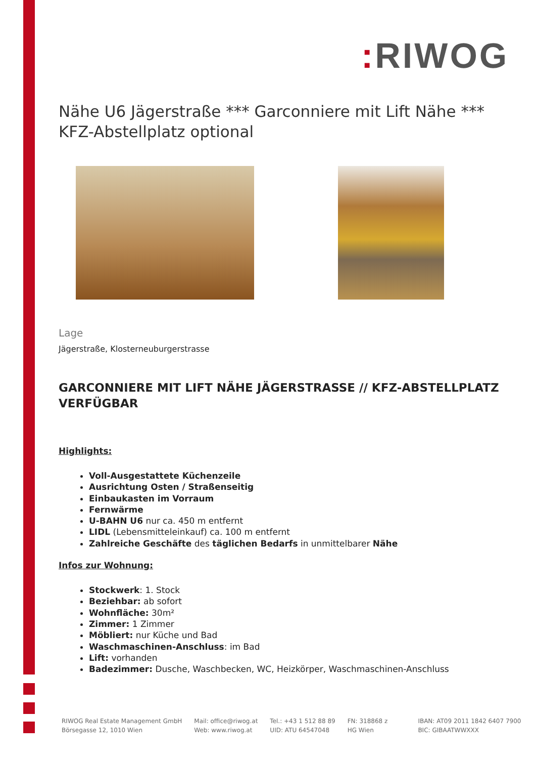: RIWOG
Nähe U6 Jägerstraße *** Garconniere mit Lift Nähe *** KFZ-Abstellplatz optional
Lage
Jägerstraße, Klosterneuburgerstrasse
GARCONNIERE MIT LIFT NÄHE JÄGERSTRASSE // KFZ-ABSTELLPLATZ VERFÜGBAR
Highlights:
Voll-Ausgestattete Küchenzeile
Ausrichtung Osten / Straßenseitig
Einbaukasten im Vorraum
Fernwärme
U-BAHN U6 nur ca. 450 m entfernt
LIDL (Lebensmitteleinkauf) ca. 100 m entfernt
Zahlreiche Geschäfte des täglichen Bedarfs in unmittelbarer Nähe
Infos zur Wohnung:
Stockwerk: 1. Stock
Beziehbar: ab sofort
Wohnfläche: 30m²
Zimmer: 1 Zimmer
Möbliert: nur Küche und Bad
Waschmaschinen-Anschluss: im Bad
Lift: vorhanden
Badezimmer: Dusche, Waschbecken, WC, Heizkörper, Waschmaschinen-Anschluss
RIWOG Real Estate Management GmbH
Börsegasse 12, 1010 Wien
Mail: office@riwog.at
Web: www.riwog.at
Tel.: +43 1 512 88 89
UID: ATU 64547048
FN: 318868 z
HG Wien
IBAN: AT09 2011 1842 6407 7900
BIC: GIBAATWWXXX